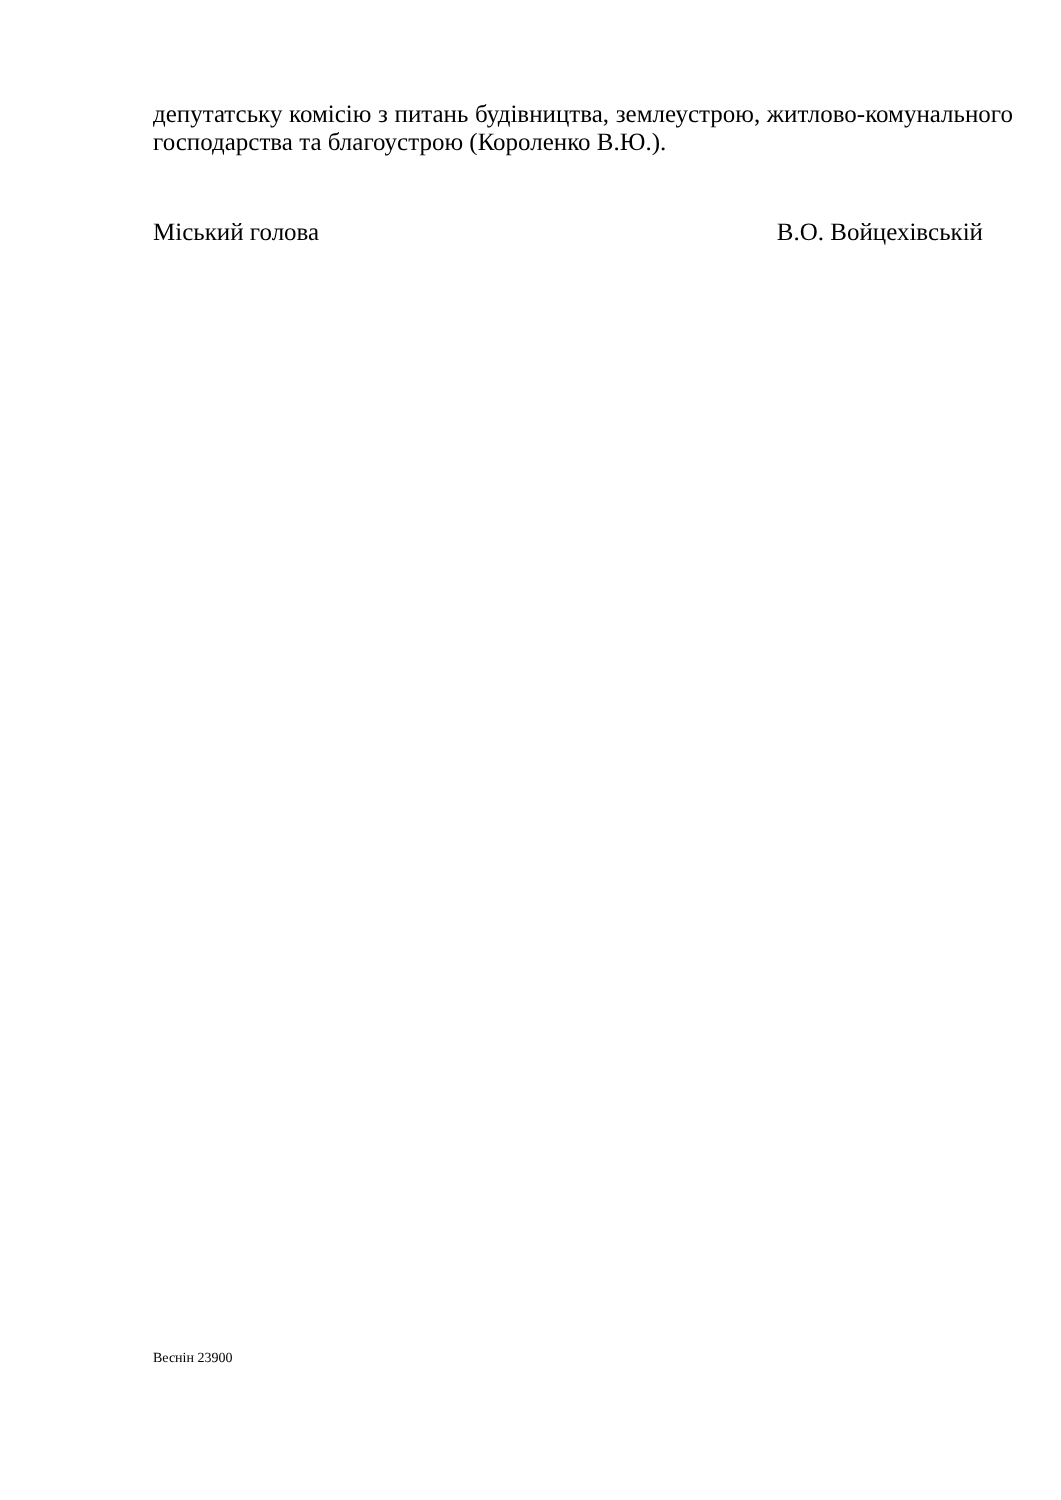депутатську комісію з питань будівництва, землеустрою, житлово-комунального господарства та благоустрою (Короленко В.Ю.).
Міський голова В.О. Войцехівській
Веснін 23900